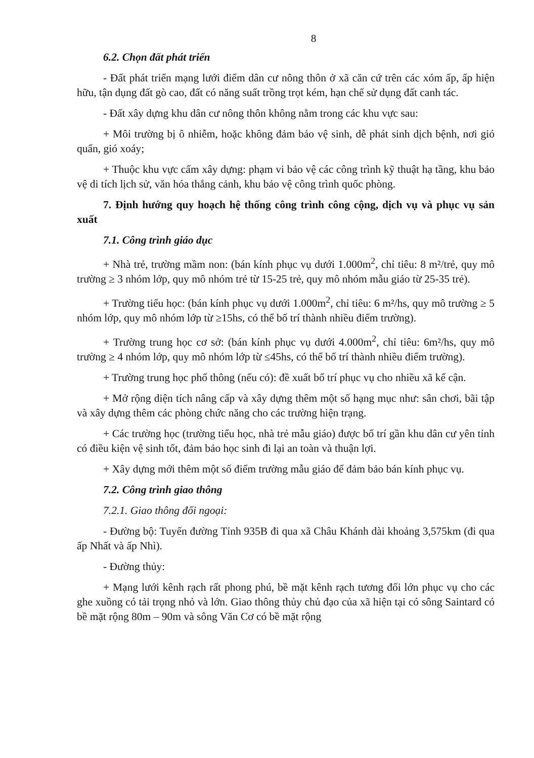8
6.2. Chọn đất phát triển
- Đất phát triển mạng lưới điểm dân cư nông thôn ở xã căn cứ trên các xóm ấp, ấp hiện hữu, tận dụng đất gò cao, đất có năng suất trồng trọt kém, hạn chế sử dụng đất canh tác.
- Đất xây dựng khu dân cư nông thôn không nằm trong các khu vực sau:
+ Môi trường bị ô nhiễm, hoặc không đảm bảo vệ sinh, dễ phát sinh dịch bệnh, nơi gió quẩn, gió xoáy;
+ Thuộc khu vực cấm xây dựng: phạm vi bảo vệ các công trình kỹ thuật hạ tầng, khu bảo vệ di tích lịch sử, văn hóa thắng cảnh, khu bảo vệ công trình quốc phòng.
7. Định hướng quy hoạch hệ thống công trình công cộng, dịch vụ và phục vụ sản xuất
7.1. Công trình giáo dục
+ Nhà trẻ, trường mầm non: (bán kính phục vụ dưới 1.000m<sup>2</sup>, chỉ tiêu: 8 m²/trẻ, quy mô trường ≥ 3 nhóm lớp, quy mô nhóm trẻ từ 15-25 trẻ, quy mô nhóm mẫu giáo từ 25-35 trẻ).
+ Trường tiểu học: (bán kính phục vụ dưới 1.000m<sup>2</sup>, chỉ tiêu: 6 m²/hs, quy mô trường ≥ 5 nhóm lớp, quy mô nhóm lớp từ ≥15hs, có thể bố trí thành nhiều điểm trường).
+ Trường trung học cơ sở: (bán kính phục vụ dưới 4.000m<sup>2</sup>, chỉ tiêu: 6m²/hs, quy mô trường ≥ 4 nhóm lớp, quy mô nhóm lớp từ ≤45hs, có thể bố trí thành nhiều điểm trường).
+ Trường trung học phổ thông (nếu có): đề xuất bố trí phục vụ cho nhiều xã kế cận.
+ Mở rộng diện tích nâng cấp và xây dựng thêm một số hạng mục như: sân chơi, bãi tập và xây dựng thêm các phòng chức năng cho các trường hiện trạng.
+ Các trường học (trường tiểu học, nhà trẻ mẫu giáo) được bố trí gần khu dân cư yên tỉnh có điều kiện vệ sinh tốt, đảm bảo học sinh đi lại an toàn và thuận lợi.
+ Xây dựng mới thêm một số điểm trường mẫu giáo để đảm bảo bán kính phục vụ.
7.2. Công trình giao thông
7.2.1. Giao thông đối ngoại:
- Đường bộ: Tuyến đường Tỉnh 935B đi qua xã Châu Khánh dài khoảng 3,575km (đi qua ấp Nhất và ấp Nhì).
- Đường thủy:
+ Mạng lưới kênh rạch rất phong phú, bề mặt kênh rạch tương đối lớn phục vụ cho các ghe xuồng có tải trọng nhỏ và lớn. Giao thông thủy chủ đạo của xã hiện tại có sông Saintard có bề mặt rộng 80m – 90m và sông Văn Cơ có bề mặt rộng